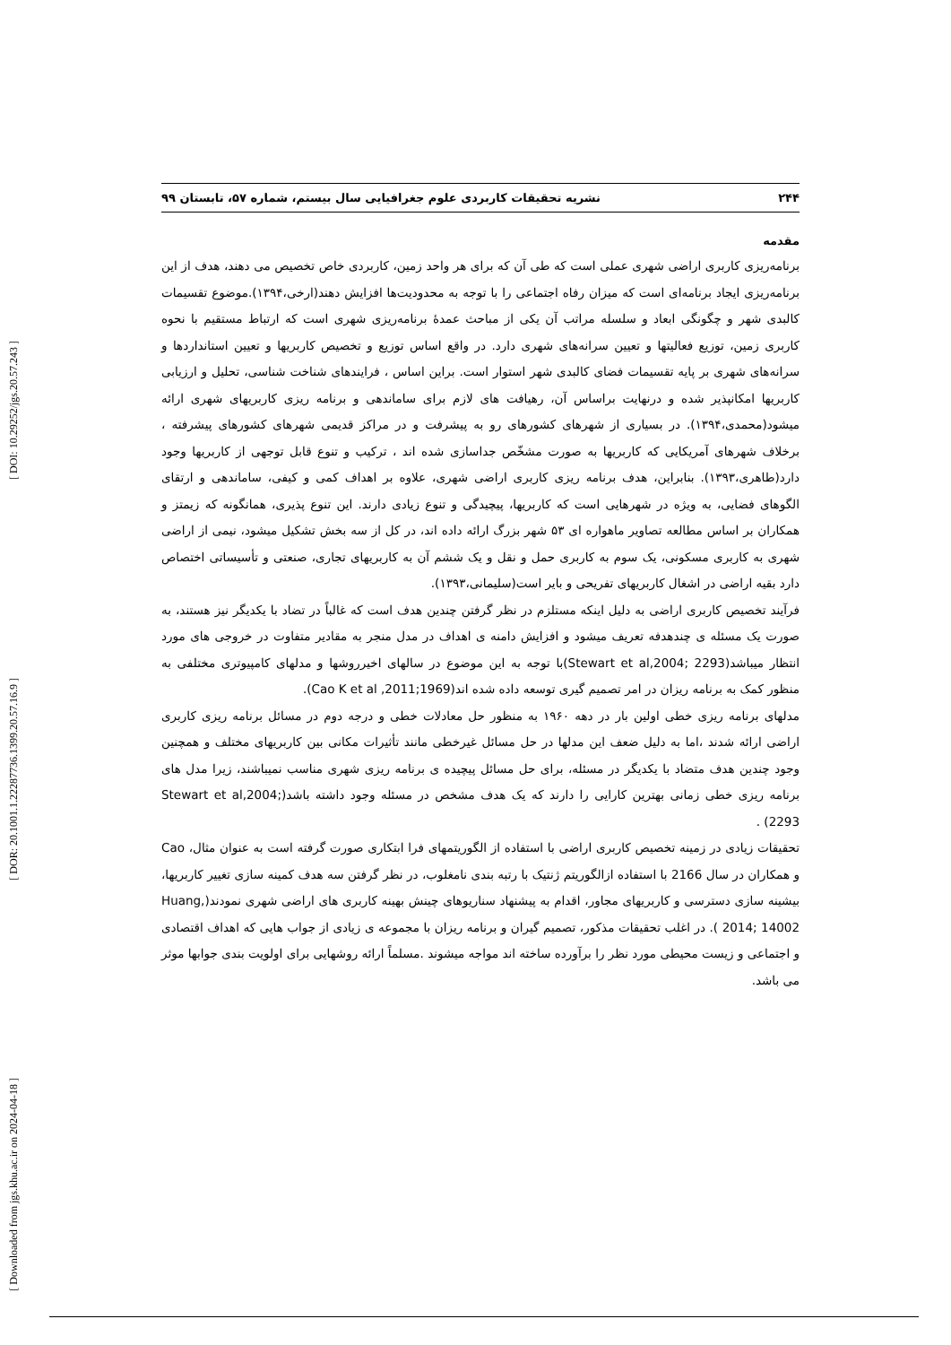[ DOI: 10.29252/jgs.20.57.243 ]
[ DOR: 20.1001.1.22287736.1399.20.57.16.9 ]
[ Downloaded from jgs.khu.ac.ir on 2024-04-18 ]
۲۴۴ نشریه تحقیقات کاربردی علوم جغرافیایی سال بیستم، شماره ۵۷، تابستان ۹۹
مقدمه
برنامه‌ریزی کاربری اراضی شهری عملی است که طی آن که برای هر واحد زمین، کاربردی خاص تخصیص می دهند، هدف از این برنامه‌ریزی ایجاد برنامه‌ای است که میزان رفاه اجتماعی را با توجه به محدودیت‌ها افزایش دهند(ارخی،۱۳۹۴).موضوع تقسیمات کالبدی شهر و چگونگی ابعاد و سلسله مراتب آن یکی از مباحث عمدۀ برنامه‌ریزی شهری است که ارتباط مستقیم با نحوه کاربری زمین، توزیع فعالیتها و تعیین سرانه‌های شهری دارد. در واقع اساس توزیع و تخصیص کاربریها و تعیین استانداردها و سرانه‌های شهری بر پایه تقسیمات فضای کالبدی شهر استوار است. براین اساس ، فرایندهای شناخت شناسی، تحلیل و ارزیابی کاربریها امکانپذیر شده و درنهایت براساس آن، رهیافت های لازم برای ساماندهی و برنامه ریزی کاربریهای شهری ارائه میشود(محمدی،۱۳۹۴). در بسیاری از شهرهای کشورهای رو به پیشرفت و در مراکز قدیمی شهرهای کشورهای پیشرفته ، برخلاف شهرهای آمریکایی که کاربریها به صورت مشخّص جداسازی شده اند ، ترکیب و تنوع قابل توجهی از کاربریها وجود دارد(طاهری،۱۳۹۳). بنابراین، هدف برنامه ریزی کاربری اراضی شهری، علاوه بر اهداف کمی و کیفی، ساماندهی و ارتقای الگوهای فضایی، به ویژه در شهرهایی است که کاربریها، پیچیدگی و تنوع زیادی دارند. این تنوع پذیری، همانگونه که زیمتز و همکاران بر اساس مطالعه تصاویر ماهواره ای ۵۳ شهر بزرگ ارائه داده اند، در کل از سه بخش تشکیل میشود، نیمی از اراضی شهری به کاربری مسکونی، یک سوم به کاربری حمل و نقل و یک ششم آن به کاربریهای تجاری، صنعتی و تأسیساتی اختصاص دارد بقیه اراضی در اشغال کاربریهای تفریحی و بایر است(سلیمانی،۱۳۹۳).
فرآیند تخصیص کاربری اراضی به دلیل اینکه مستلزم در نظر گرفتن چندین هدف است که غالباً در تضاد با یکدیگر نیز هستند، به صورت یک مسئله ی چندهدفه تعریف میشود و افزایش دامنه ی اهداف در مدل منجر به مقادیر متفاوت در خروجی های مورد انتظار میباشد(Stewart et al,2004; 2293)با توجه به این موضوع در سالهای اخیرروشها و مدلهای کامپیوتری مختلفی به منظور کمک به برنامه ریزان در امر تصمیم گیری توسعه داده شده اند(Cao K et al ,2011;1969).
مدلهای برنامه ریزی خطی اولین بار در دهه ۱۹۶۰ به منظور حل معادلات خطی و درجه دوم در مسائل برنامه ریزی کاربری اراضی ارائه شدند ،اما به دلیل ضعف این مدلها در حل مسائل غیرخطی مانند تأثیرات مکانی بین کاربریهای مختلف و همچنین وجود چندین هدف متضاد با یکدیگر در مسئله، برای حل مسائل پیچیده ی برنامه ریزی شهری مناسب نمیباشند، زیرا مدل های برنامه ریزی خطی زمانی بهترین کارایی را دارند که یک هدف مشخص در مسئله وجود داشته باشد(Stewart et al,2004; 2293) .
تحقیقات زیادی در زمینه تخصیص کاربری اراضی با استفاده از الگوریتمهای فرا ابتکاری صورت گرفته است به عنوان مثال، Cao و همکاران در سال 2166 با استفاده ازالگوریتم ژنتیک با رتبه بندی نامغلوب، در نظر گرفتن سه هدف کمینه سازی تغییر کاربریها، بیشینه سازی دسترسی و کاربریهای مجاور، اقدام به پیشنهاد سناریوهای چینش بهینه کاربری های اراضی شهری نمودند(Huang, 2014; 14002 ). در اغلب تحقیقات مذکور، تصمیم گیران و برنامه ریزان با مجموعه ی زیادی از جواب هایی که اهداف اقتصادی و اجتماعی و زیست محیطی مورد نظر را برآورده ساخته اند مواجه میشوند .مسلماً ارائه روشهایی برای اولویت بندی جوابها موثر می باشد.